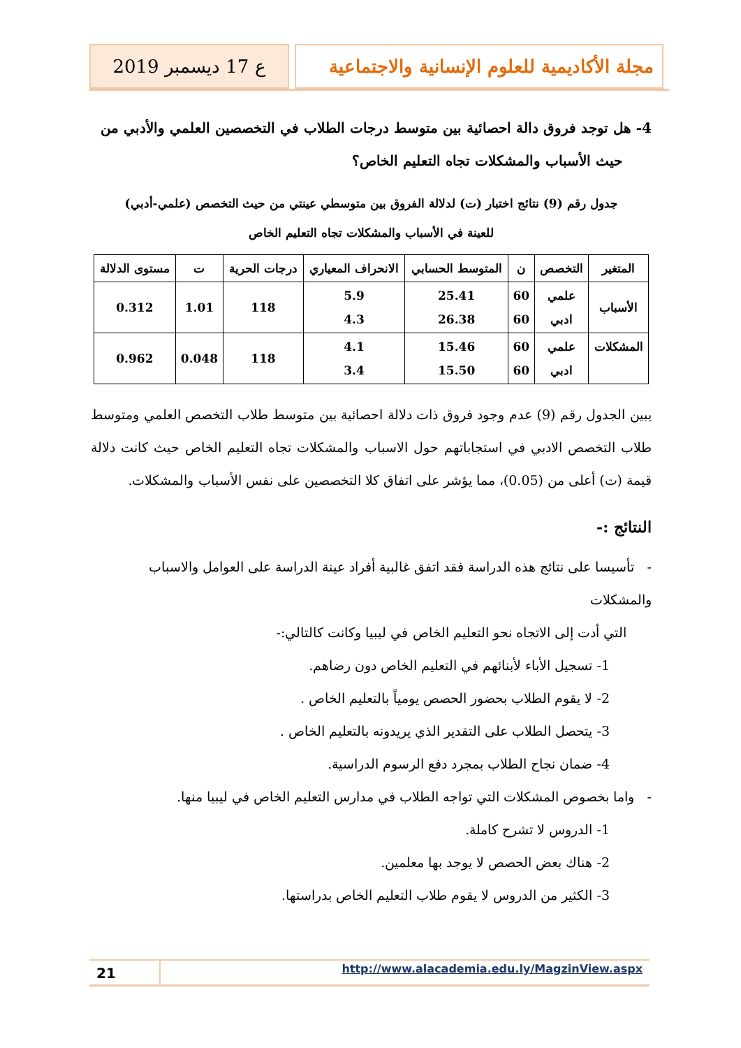مجلة الأكاديمية للعلوم الإنسانية والاجتماعية
ع 17 ديسمبر 2019
4- هل توجد فروق دالة احصائية بين متوسط درجات الطلاب في التخصصين العلمي والأدبي من
حيث الأسباب والمشكلات تجاه التعليم الخاص؟
جدول رقم (9) نتائج اختبار (ت) لدلالة الفروق بين متوسطي عينتي من حيث التخصص (علمي-أدبي)
للعينة في الأسباب والمشكلات تجاه التعليم الخاص
| المتغير | التخصص | ن | المتوسط الحسابي | الانحراف المعياري | درجات الحرية | ت | مستوى الدلالة |
| --- | --- | --- | --- | --- | --- | --- | --- |
| الأسباب | علمي ادبي | 60 60 | 25.41 26.38 | 5.9 4.3 | 118 | 1.01 | 0.312 |
| المشكلات | علمي ادبي | 60 60 | 15.46 15.50 | 4.1 3.4 | 118 | 0.048 | 0.962 |
يبين الجدول رقم (9) عدم وجود فروق ذات دلالة احصائية بين متوسط طلاب التخصص العلمي ومتوسط طلاب التخصص الادبي في استجاباتهم حول الاسباب والمشكلات تجاه التعليم الخاص حيث كانت دلالة قيمة (ت) أعلى من (0.05)، مما يؤشر على اتفاق كلا التخصصين على نفس الأسباب والمشكلات.
النتائج :-
- تأسيسا على نتائج هذه الدراسة فقد اتفق غالبية أفراد عينة الدراسة على العوامل والاسباب والمشكلات
التي أدت إلى الاتجاه نحو التعليم الخاص في ليبيا وكانت كالتالي:-
1- تسجيل الأباء لأبنائهم في التعليم الخاص دون رضاهم.
2- لا يقوم الطلاب بحضور الحصص يومياً بالتعليم الخاص .
3- يتحصل الطلاب على التقدير الذي يريدونه بالتعليم الخاص .
4- ضمان نجاح الطلاب بمجرد دفع الرسوم الدراسية.
- واما بخصوص المشكلات التي تواجه الطلاب في مدارس التعليم الخاص في ليبيا منها.
1- الدروس لا تشرح كاملة.
2- هناك بعض الحصص لا يوجد بها معلمين.
3- الكثير من الدروس لا يقوم طلاب التعليم الخاص بدراستها.
21
http://www.alacademia.edu.ly/MagzinView.aspx